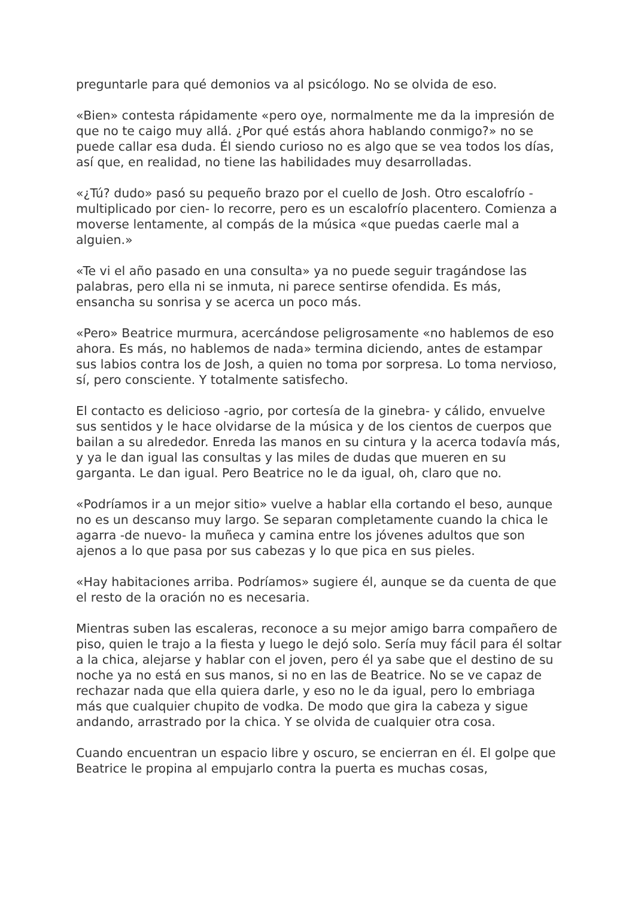preguntarle para qué demonios va al psicólogo. No se olvida de eso.
«Bien» contesta rápidamente «pero oye, normalmente me da la impresión de que no te caigo muy allá. ¿Por qué estás ahora hablando conmigo?» no se puede callar esa duda. Él siendo curioso no es algo que se vea todos los días, así que, en realidad, no tiene las habilidades muy desarrolladas.
«¿Tú? dudo» pasó su pequeño brazo por el cuello de Josh. Otro escalofrío -multiplicado por cien- lo recorre, pero es un escalofrío placentero. Comienza a moverse lentamente, al compás de la música «que puedas caerle mal a alguien.»
«Te vi el año pasado en una consulta» ya no puede seguir tragándose las palabras, pero ella ni se inmuta, ni parece sentirse ofendida. Es más, ensancha su sonrisa y se acerca un poco más.
«Pero» Beatrice murmura, acercándose peligrosamente «no hablemos de eso ahora. Es más, no hablemos de nada» termina diciendo, antes de estampar sus labios contra los de Josh, a quien no toma por sorpresa. Lo toma nervioso, sí, pero consciente. Y totalmente satisfecho.
El contacto es delicioso -agrio, por cortesía de la ginebra- y cálido, envuelve sus sentidos y le hace olvidarse de la música y de los cientos de cuerpos que bailan a su alrededor. Enreda las manos en su cintura y la acerca todavía más, y ya le dan igual las consultas y las miles de dudas que mueren en su garganta. Le dan igual. Pero Beatrice no le da igual, oh, claro que no.
«Podríamos ir a un mejor sitio» vuelve a hablar ella cortando el beso, aunque no es un descanso muy largo. Se separan completamente cuando la chica le agarra -de nuevo- la muñeca y camina entre los jóvenes adultos que son ajenos a lo que pasa por sus cabezas y lo que pica en sus pieles.
«Hay habitaciones arriba. Podríamos» sugiere él, aunque se da cuenta de que el resto de la oración no es necesaria.
Mientras suben las escaleras, reconoce a su mejor amigo barra compañero de piso, quien le trajo a la fiesta y luego le dejó solo. Sería muy fácil para él soltar a la chica, alejarse y hablar con el joven, pero él ya sabe que el destino de su noche ya no está en sus manos, si no en las de Beatrice. No se ve capaz de rechazar nada que ella quiera darle, y eso no le da igual, pero lo embriaga más que cualquier chupito de vodka. De modo que gira la cabeza y sigue andando, arrastrado por la chica. Y se olvida de cualquier otra cosa.
Cuando encuentran un espacio libre y oscuro, se encierran en él. El golpe que Beatrice le propina al empujarlo contra la puerta es muchas cosas,